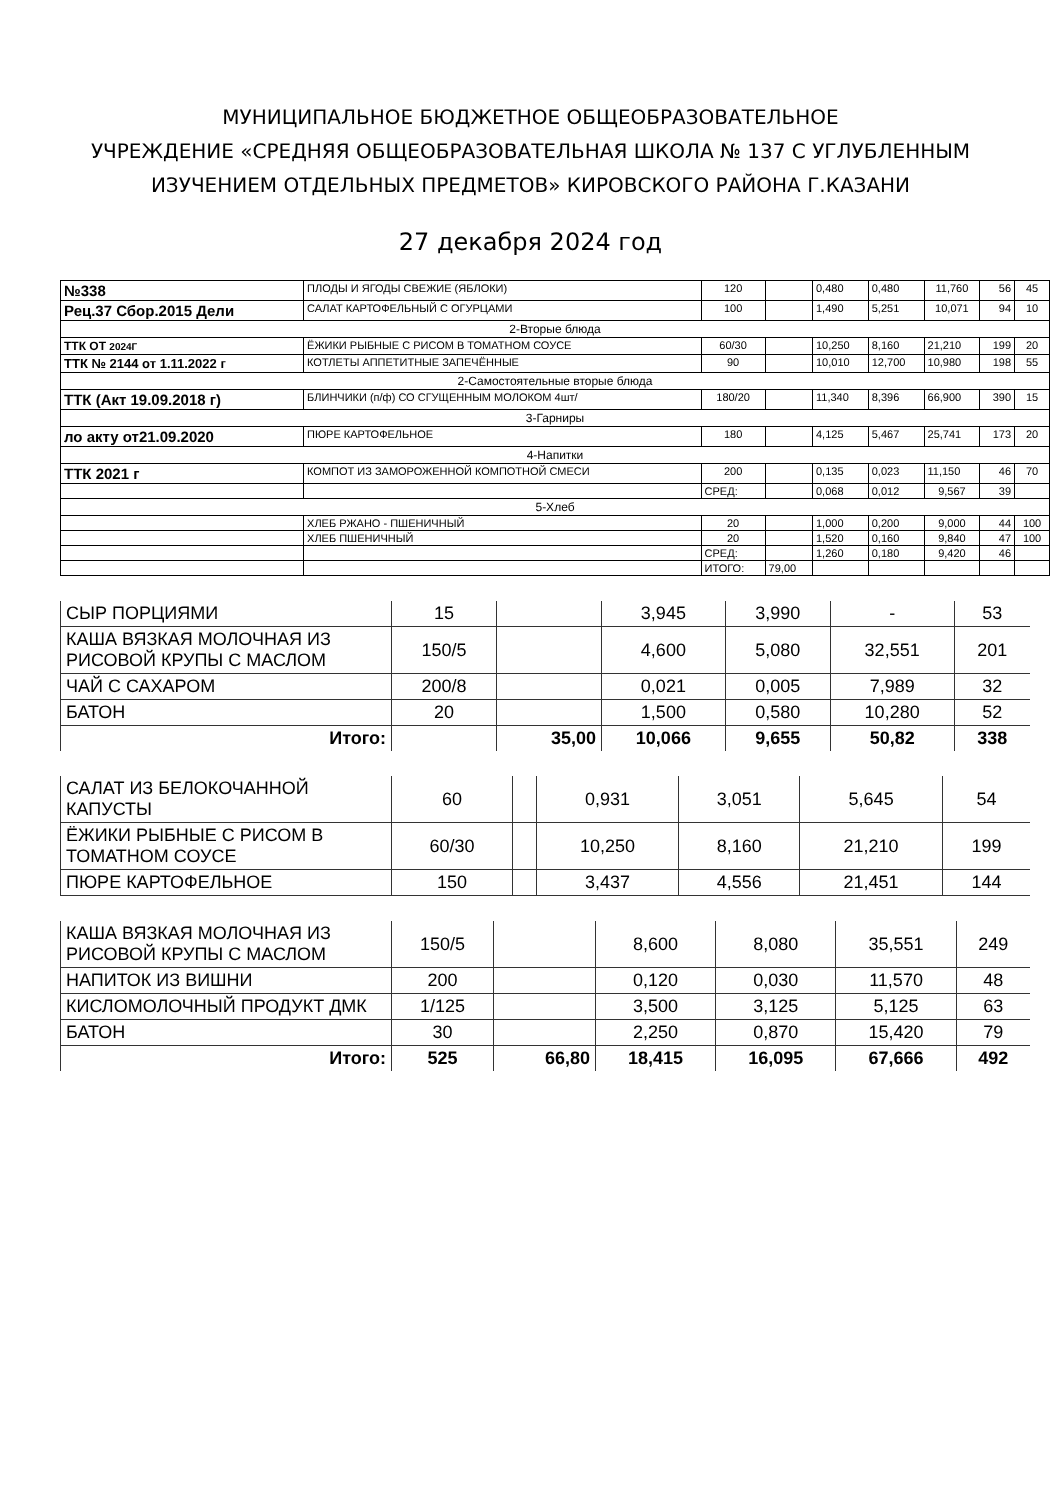МУНИЦИПАЛЬНОЕ БЮДЖЕТНОЕ ОБЩЕОБРАЗОВАТЕЛЬНОЕ
УЧРЕЖДЕНИЕ «СРЕДНЯЯ ОБЩЕОБРАЗОВАТЕЛЬНАЯ ШКОЛА № 137 С УГЛУБЛЕННЫМ ИЗУЧЕНИЕМ ОТДЕЛЬНЫХ ПРЕДМЕТОВ» КИРОВСКОГО РАЙОНА Г.КАЗАНИ
27 декабря 2024 год
| №338 | ПЛОДЫ И ЯГОДЫ СВЕЖИЕ (ЯБЛОКИ) | 120 | | 0,480 | 0,480 | 11,760 | 56 | 45 |
| Рец.37 Сбор.2015 Дели | САЛАТ КАРТОФЕЛЬНЫЙ С ОГУРЦАМИ | 100 | | 1,490 | 5,251 | 10,071 | 94 | 10 |
| 2-Вторые блюда | | | | | | | | |
| ТТК ОТ 2024Г | ЁЖИКИ РЫБНЫЕ С РИСОМ В ТОМАТНОМ СОУСЕ | 60/30 | | 10,250 | 8,160 | 21,210 | 199 | 20 |
| ТТК № 2144 от 1.11.2022 г | КОТЛЕТЫ АППЕТИТНЫЕ ЗАПЕЧЁННЫЕ | 90 | | 10,010 | 12,700 | 10,980 | 198 | 55 |
| 2-Самостоятельные вторые блюда | | | | | | | | |
| ТТК (Акт 19.09.2018 г) | БЛИНЧИКИ (п/ф) СО СГУЩЕННЫМ МОЛОКОМ 4шт/ | 180/20 | | 11,340 | 8,396 | 66,900 | 390 | 15 |
| 3-Гарниры | | | | | | | | |
| ло акту от21.09.2020 | ПЮРЕ КАРТОФЕЛЬНОЕ | 180 | | 4,125 | 5,467 | 25,741 | 173 | 20 |
| 4-Напитки | | | | | | | | |
| ТТК 2021 г | КОМПОТ ИЗ ЗАМОРОЖЕННОЙ КОМПОТНОЙ СМЕСИ | 200 | | 0,135 | 0,023 | 11,150 | 46 | 70 |
| | | СРЕД: | | 0,068 | 0,012 | 9,567 | 39 | |
| 5-Хлеб | | | | | | | | |
| | ХЛЕБ РЖАНО - ПШЕНИЧНЫЙ | 20 | | 1,000 | 0,200 | 9,000 | 44 | 100 |
| | ХЛЕБ ПШЕНИЧНЫЙ | 20 | | 1,520 | 0,160 | 9,840 | 47 | 100 |
| | | СРЕД: | | 1,260 | 0,180 | 9,420 | 46 | |
| | | ИТОГО: | 79,00 | | | | | |
| СЫР ПОРЦИЯМИ | 15 | | 3,945 | 3,990 | - | 53 |
| КАША ВЯЗКАЯ МОЛОЧНАЯ ИЗ РИСОВОЙ КРУПЫ С МАСЛОМ | 150/5 | | 4,600 | 5,080 | 32,551 | 201 |
| ЧАЙ С САХАРОМ | 200/8 | | 0,021 | 0,005 | 7,989 | 32 |
| БАТОН | 20 | | 1,500 | 0,580 | 10,280 | 52 |
| Итого: | | 35,00 | 10,066 | 9,655 | 50,82 | 338 |
| САЛАТ ИЗ БЕЛОКОЧАННОЙ КАПУСТЫ | 60 | | 0,931 | 3,051 | 5,645 | 54 |
| ЁЖИКИ РЫБНЫЕ С РИСОМ В ТОМАТНОМ СОУСЕ | 60/30 | | 10,250 | 8,160 | 21,210 | 199 |
| ПЮРЕ КАРТОФЕЛЬНОЕ | 150 | | 3,437 | 4,556 | 21,451 | 144 |
| КАША ВЯЗКАЯ МОЛОЧНАЯ ИЗ РИСОВОЙ КРУПЫ С МАСЛОМ | 150/5 | | 8,600 | 8,080 | 35,551 | 249 |
| НАПИТОК ИЗ ВИШНИ | 200 | | 0,120 | 0,030 | 11,570 | 48 |
| КИСЛОМОЛОЧНЫЙ ПРОДУКТ ДМК | 1/125 | | 3,500 | 3,125 | 5,125 | 63 |
| БАТОН | 30 | | 2,250 | 0,870 | 15,420 | 79 |
| Итого: | 525 | 66,80 | 18,415 | 16,095 | 67,666 | 492 |